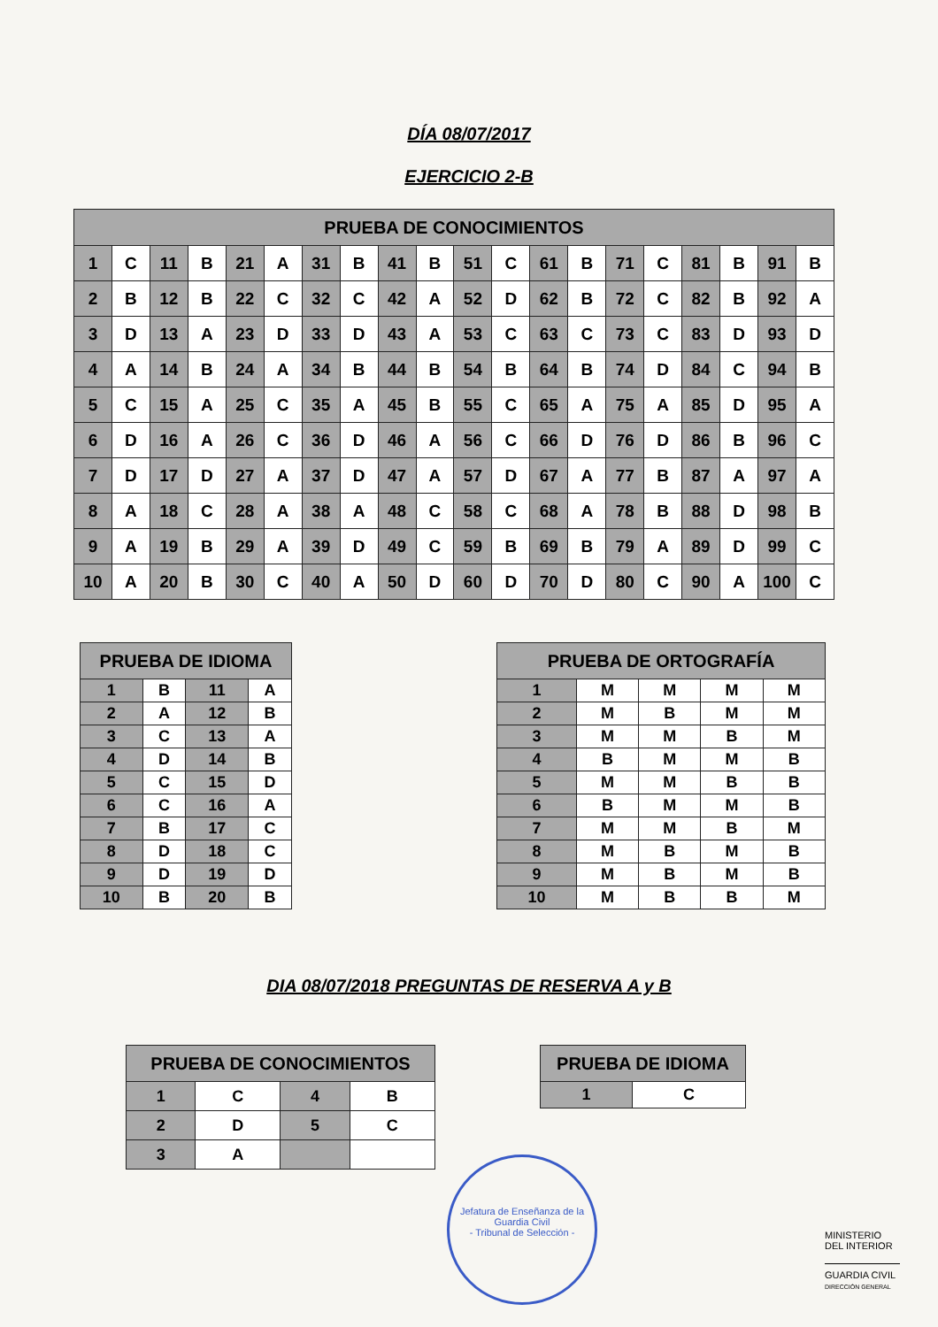DÍA 08/07/2017
EJERCICIO 2-B
| PRUEBA DE CONOCIMIENTOS | | | | | | | | | | | | | | | | | | | |
| --- | --- | --- | --- | --- | --- | --- | --- | --- | --- | --- | --- | --- | --- | --- | --- | --- | --- | --- | --- |
| 1 | C | 11 | B | 21 | A | 31 | B | 41 | B | 51 | C | 61 | B | 71 | C | 81 | B | 91 | B |
| 2 | B | 12 | B | 22 | C | 32 | C | 42 | A | 52 | D | 62 | B | 72 | C | 82 | B | 92 | A |
| 3 | D | 13 | A | 23 | D | 33 | D | 43 | A | 53 | C | 63 | C | 73 | C | 83 | D | 93 | D |
| 4 | A | 14 | B | 24 | A | 34 | B | 44 | B | 54 | B | 64 | B | 74 | D | 84 | C | 94 | B |
| 5 | C | 15 | A | 25 | C | 35 | A | 45 | B | 55 | C | 65 | A | 75 | A | 85 | D | 95 | A |
| 6 | D | 16 | A | 26 | C | 36 | D | 46 | A | 56 | C | 66 | D | 76 | D | 86 | B | 96 | C |
| 7 | D | 17 | D | 27 | A | 37 | D | 47 | A | 57 | D | 67 | A | 77 | B | 87 | A | 97 | A |
| 8 | A | 18 | C | 28 | A | 38 | A | 48 | C | 58 | C | 68 | A | 78 | B | 88 | D | 98 | B |
| 9 | A | 19 | B | 29 | A | 39 | D | 49 | C | 59 | B | 69 | B | 79 | A | 89 | D | 99 | C |
| 10 | A | 20 | B | 30 | C | 40 | A | 50 | D | 60 | D | 70 | D | 80 | C | 90 | A | 100 | C |
| PRUEBA DE IDIOMA | | | |
| --- | --- | --- | --- |
| 1 | B | 11 | A |
| 2 | A | 12 | B |
| 3 | C | 13 | A |
| 4 | D | 14 | B |
| 5 | C | 15 | D |
| 6 | C | 16 | A |
| 7 | B | 17 | C |
| 8 | D | 18 | C |
| 9 | D | 19 | D |
| 10 | B | 20 | B |
| PRUEBA DE ORTOGRAFÍA | | | | |
| --- | --- | --- | --- | --- |
| 1 | M | M | M | M |
| 2 | M | B | M | M |
| 3 | M | M | B | M |
| 4 | B | M | M | B |
| 5 | M | M | B | B |
| 6 | B | M | M | B |
| 7 | M | M | B | M |
| 8 | M | B | M | B |
| 9 | M | B | M | B |
| 10 | M | B | B | M |
DIA 08/07/2018 PREGUNTAS DE RESERVA A y B
| PRUEBA DE CONOCIMIENTOS | | | |
| --- | --- | --- | --- |
| 1 | C | 4 | B |
| 2 | D | 5 | C |
| 3 | A | | |
| PRUEBA DE IDIOMA | |
| --- | --- |
| 1 | C |
Jefatura de Enseñanza de la Guardia Civil
- Tribunal de Selección -
MINISTERIO
DEL INTERIOR
GUARDIA CIVIL
DIRECCIÓN GENERAL